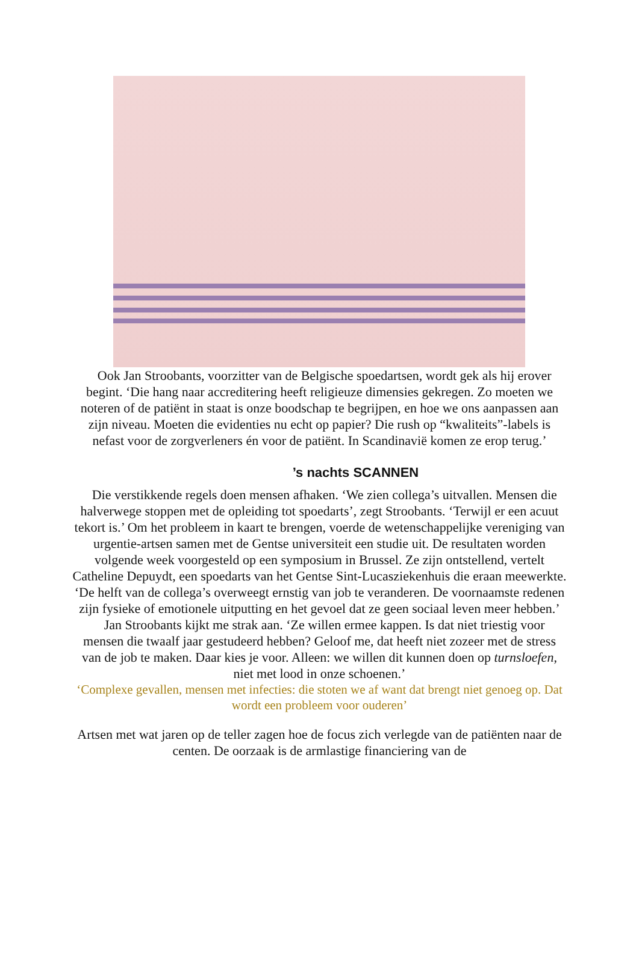Ook Jan Stroobants, voorzitter van de Belgische spoedartsen, wordt gek als hij erover begint. ‘Die hang naar accreditering heeft religieuze dimensies gekregen. Zo moeten we noteren of de patiënt in staat is onze boodschap te begrijpen, en hoe we ons aanpassen aan zijn niveau. Moeten die evidenties nu echt op papier? Die rush op “kwaliteits”-labels is nefast voor de zorgverleners én voor de patiënt. In Scandinavië komen ze erop terug.’
’s nachts SCANNEN
Die verstikkende regels doen mensen afhaken. ‘We zien collega’s uitvallen. Mensen die halverwege stoppen met de opleiding tot spoedarts’, zegt Stroobants. ‘Terwijl er een acuut tekort is.’ Om het probleem in kaart te brengen, voerde de wetenschappelijke vereniging van urgentie-artsen samen met de Gentse universiteit een studie uit. De resultaten worden volgende week voorgesteld op een symposium in Brussel. Ze zijn ontstellend, vertelt Catheline Depuydt, een spoedarts van het Gentse Sint-Lucasziekenhuis die eraan meewerkte. ‘De helft van de collega’s overweegt ernstig van job te veranderen. De voornaamste redenen zijn fysieke of emotionele uitputting en het gevoel dat ze geen sociaal leven meer hebben.’
Jan Stroobants kijkt me strak aan. ‘Ze willen ermee kappen. Is dat niet triestig voor mensen die twaalf jaar gestudeerd hebben? Geloof me, dat heeft niet zozeer met de stress van de job te maken. Daar kies je voor. Alleen: we willen dit kunnen doen op turnsloefen, niet met lood in onze schoenen.’
‘Complexe gevallen, mensen met infecties: die stoten we af want dat brengt niet genoeg op. Dat wordt een probleem voor ouderen’
Artsen met wat jaren op de teller zagen hoe de focus zich verlegde van de patiënten naar de centen. De oorzaak is de armlastige financiering van de